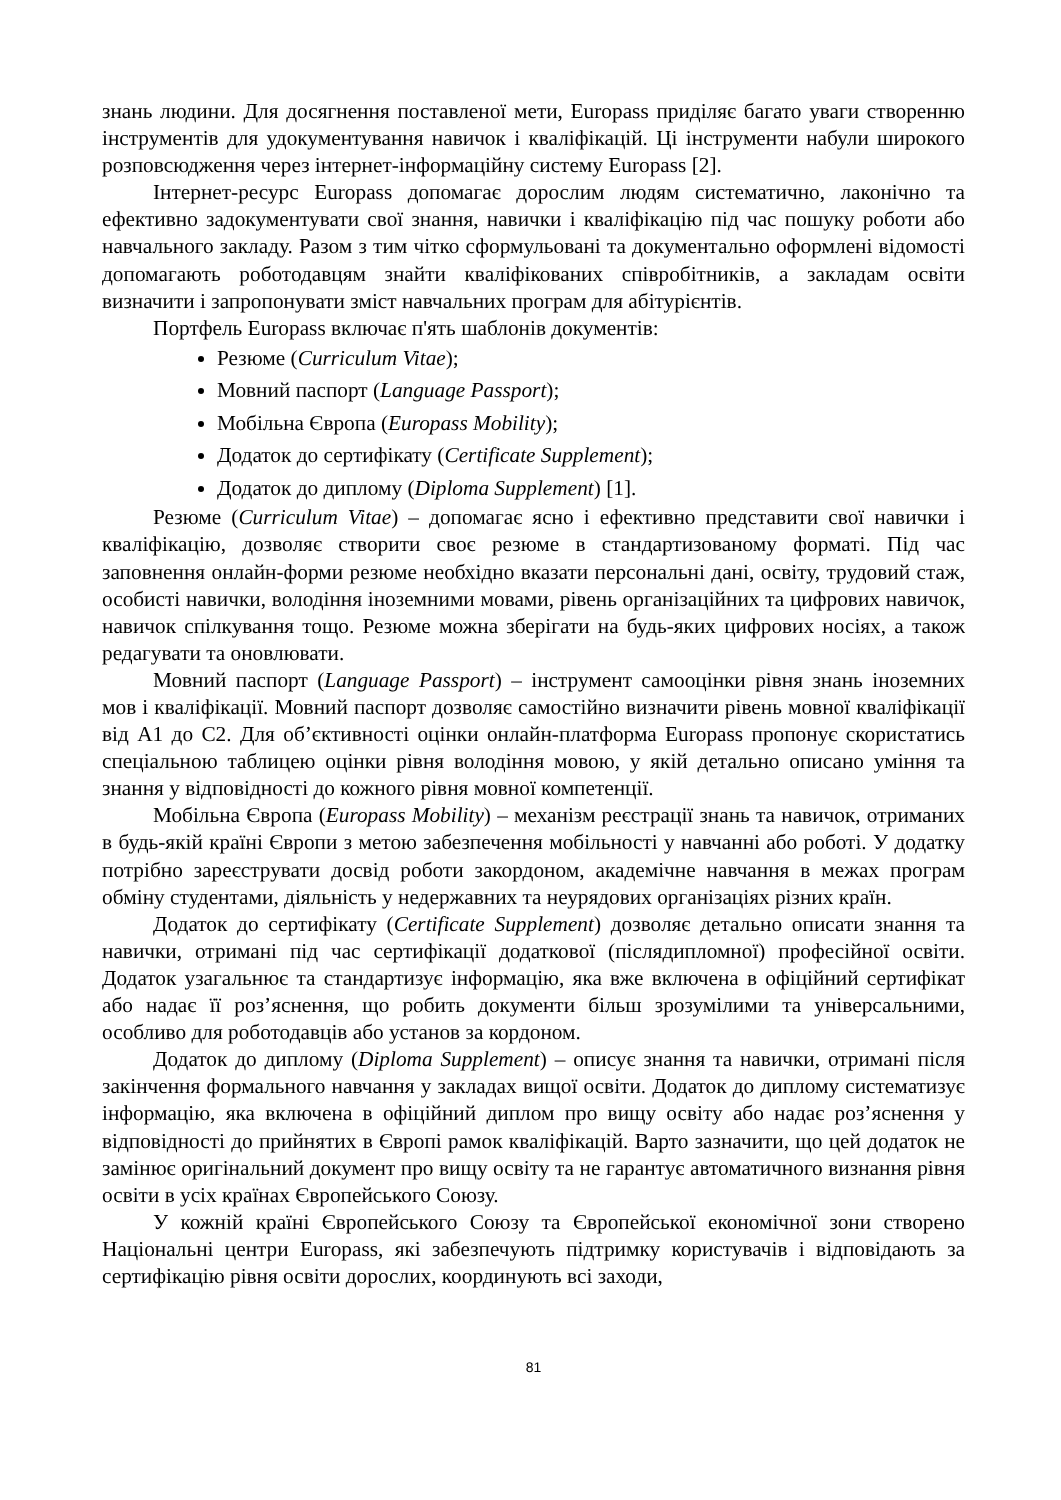знань людини. Для досягнення поставленої мети, Europass приділяє багато уваги створенню інструментів для удокументування навичок і кваліфікацій. Ці інструменти набули широкого розповсюдження через інтернет-інформаційну систему Europass [2].
Інтернет-ресурс Europass допомагає дорослим людям систематично, лаконічно та ефективно задокументувати свої знання, навички і кваліфікацію під час пошуку роботи або навчального закладу. Разом з тим чітко сформульовані та документально оформлені відомості допомагають роботодавцям знайти кваліфікованих співробітників, а закладам освіти визначити і запропонувати зміст навчальних програм для абітурієнтів.
Портфель Europass включає п'ять шаблонів документів:
Резюме (Curriculum Vitae);
Мовний паспорт (Language Passport);
Мобільна Європа (Europass Mobility);
Додаток до сертифікату (Certificate Supplement);
Додаток до диплому (Diploma Supplement) [1].
Резюме (Curriculum Vitae) – допомагає ясно і ефективно представити свої навички і кваліфікацію, дозволяє створити своє резюме в стандартизованому форматі. Під час заповнення онлайн-форми резюме необхідно вказати персональні дані, освіту, трудовий стаж, особисті навички, володіння іноземними мовами, рівень організаційних та цифрових навичок, навичок спілкування тощо. Резюме можна зберігати на будь-яких цифрових носіях, а також редагувати та оновлювати.
Мовний паспорт (Language Passport) – інструмент самооцінки рівня знань іноземних мов і кваліфікації. Мовний паспорт дозволяє самостійно визначити рівень мовної кваліфікації від А1 до С2. Для об’єктивності оцінки онлайн-платформа Europass пропонує скористатись спеціальною таблицею оцінки рівня володіння мовою, у якій детально описано уміння та знання у відповідності до кожного рівня мовної компетенції.
Мобільна Європа (Europass Mobility) – механізм реєстрації знань та навичок, отриманих в будь-якій країні Європи з метою забезпечення мобільності у навчанні або роботі. У додатку потрібно зареєструвати досвід роботи закордоном, академічне навчання в межах програм обміну студентами, діяльність у недержавних та неурядових організаціях різних країн.
Додаток до сертифікату (Certificate Supplement) дозволяє детально описати знання та навички, отримані під час сертифікації додаткової (післядипломної) професійної освіти. Додаток узагальнює та стандартизує інформацію, яка вже включена в офіційний сертифікат або надає її роз’яснення, що робить документи більш зрозумілими та універсальними, особливо для роботодавців або установ за кордоном.
Додаток до диплому (Diploma Supplement) – описує знання та навички, отримані після закінчення формального навчання у закладах вищої освіти. Додаток до диплому систематизує інформацію, яка включена в офіційний диплом про вищу освіту або надає роз’яснення у відповідності до прийнятих в Європі рамок кваліфікацій. Варто зазначити, що цей додаток не замінює оригінальний документ про вищу освіту та не гарантує автоматичного визнання рівня освіти в усіх країнах Європейського Союзу.
У кожній країні Європейського Союзу та Європейської економічної зони створено Національні центри Europass, які забезпечують підтримку користувачів і відповідають за сертифікацію рівня освіти дорослих, координують всі заходи,
81